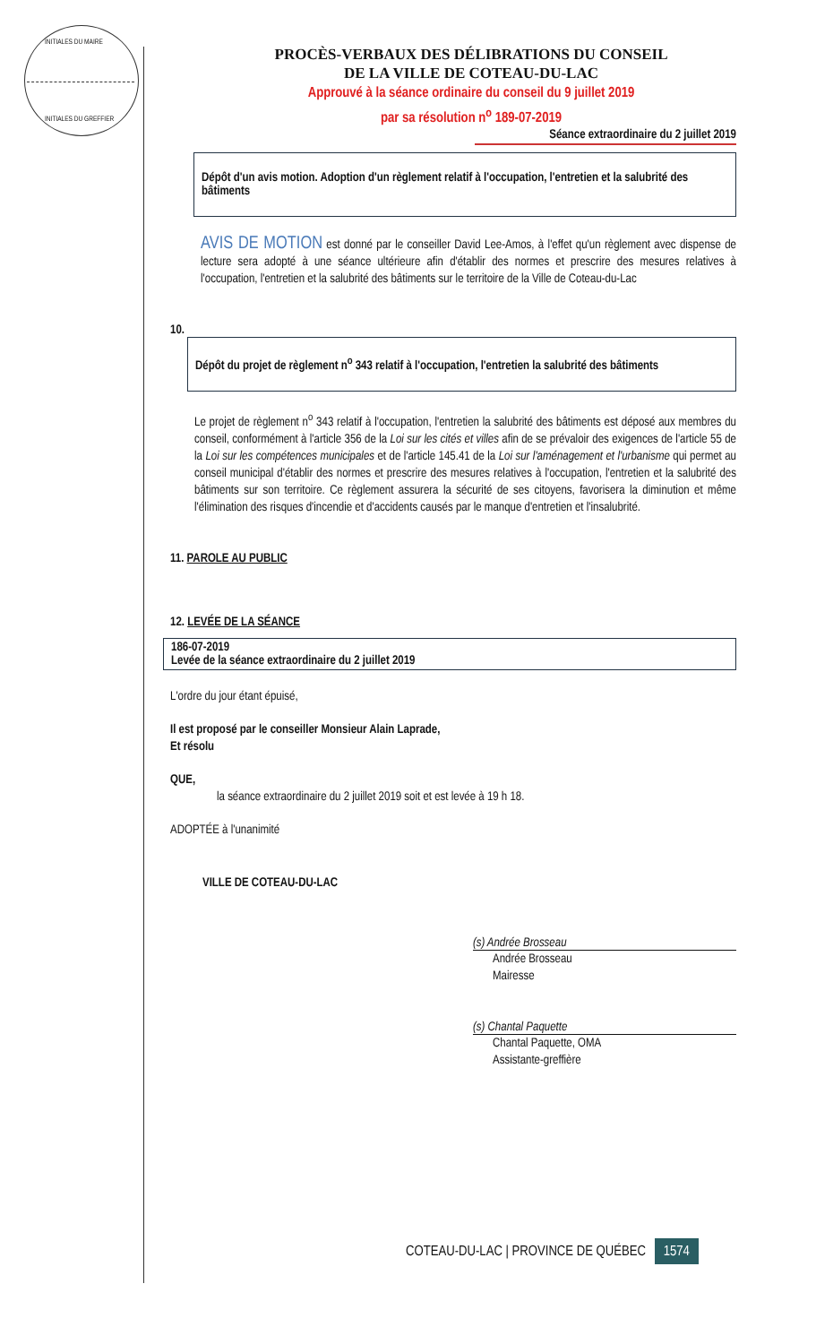INITIALES DU MAIRE
INITIALES DU GREFFIER
PROCÈS-VERBAUX DES DÉLIBRATIONS DU CONSEIL
DE LA VILLE DE COTEAU-DU-LAC
Approuvé à la séance ordinaire du conseil du 9 juillet 2019
par sa résolution n<sup>o</sup> 189-07-2019
Séance extraordinaire du 2 juillet 2019
Dépôt d'un avis motion. Adoption d'un règlement relatif à l'occupation, l'entretien et la salubrité des bâtiments
AVIS DE MOTION est donné par le conseiller David Lee-Amos, à l'effet qu'un règlement avec dispense de lecture sera adopté à une séance ultérieure afin d'établir des normes et prescrire des mesures relatives à l'occupation, l'entretien et la salubrité des bâtiments sur le territoire de la Ville de Coteau-du-Lac
10.
Dépôt du projet de règlement n<sup>o</sup> 343 relatif à l'occupation, l'entretien la salubrité des bâtiments
Le projet de règlement n<sup>o</sup> 343 relatif à l'occupation, l'entretien la salubrité des bâtiments est déposé aux membres du conseil, conformément à l'article 356 de la Loi sur les cités et villes afin de se prévaloir des exigences de l'article 55 de la Loi sur les compétences municipales et de l'article 145.41 de la Loi sur l'aménagement et l'urbanisme qui permet au conseil municipal d'établir des normes et prescrire des mesures relatives à l'occupation, l'entretien et la salubrité des bâtiments sur son territoire. Ce règlement assurera la sécurité de ses citoyens, favorisera la diminution et même l'élimination des risques d'incendie et d'accidents causés par le manque d'entretien et l'insalubrité.
11. PAROLE AU PUBLIC
12. LEVÉE DE LA SÉANCE
186-07-2019
Levée de la séance extraordinaire du 2 juillet 2019
L'ordre du jour étant épuisé,
Il est proposé par le conseiller Monsieur Alain Laprade,
Et résolu
QUE,
la séance extraordinaire du 2 juillet 2019 soit et est levée à 19 h 18.
ADOPTÉE à l'unanimité
VILLE DE COTEAU-DU-LAC
(s) Andrée Brosseau
Andrée Brosseau
Mairesse
(s) Chantal Paquette
Chantal Paquette, OMA
Assistante-greffière
COTEAU-DU-LAC | PROVINCE DE QUÉBEC 1574